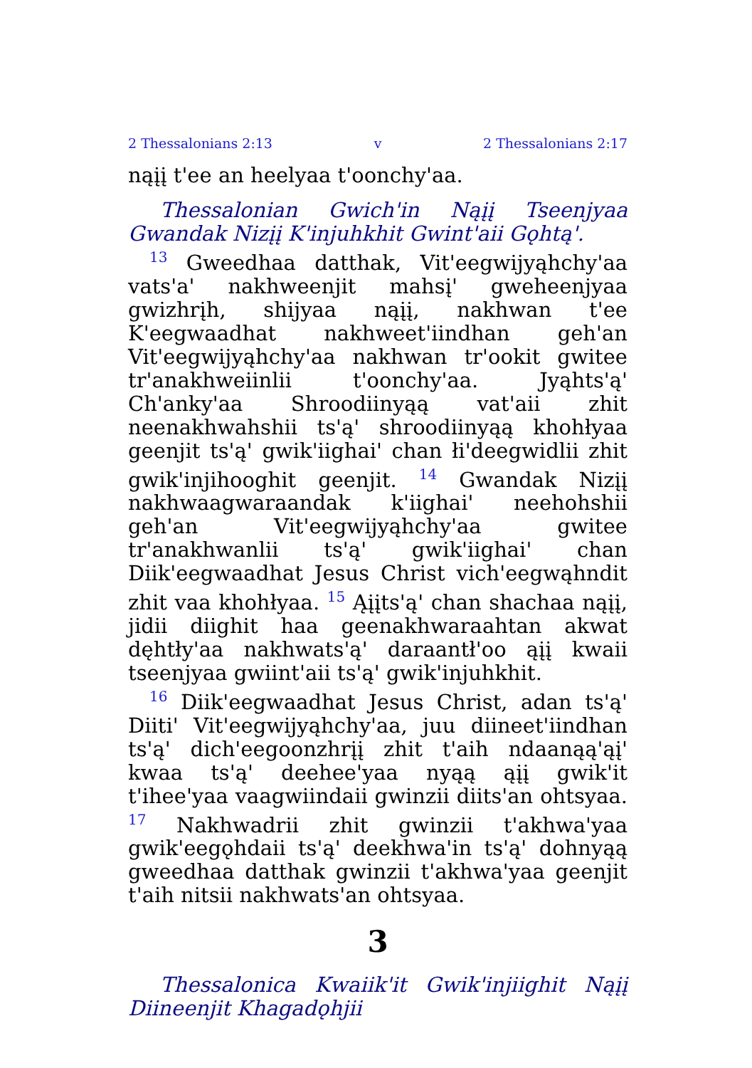2 Thessalonians 2:13 v 2 Thessalonians 2:17
nąįį t'ee an heelyaa t'oonchy'aa.
Thessalonian Gwich'in Nąįį Tseenjyaa Gwandak Nizįį K'injuhkhit Gwint'aii Gǫhtą'.
<sup>13</sup> Gweedhaa datthak, Vit'eegwijyąhchy'aa vats'a' nakhweenjit mahsį' gweheenjyaa gwizhrįh, shijyaa nąįį, nakhwan t'ee K'eegwaadhat nakhweet'iindhan geh'an Vit'eegwijyąhchy'aa nakhwan tr'ookit gwitee tr'anakhweiinlii t'oonchy'aa. Jyąhts'ą' Ch'anky'aa Shroodiinyąą vat'aii zhit neenakhwahshii ts'ą' shroodiinyąą khohłyaa geenjit ts'ą' gwik'iighai' chan łi'deegwidlii zhit gwik'injihooghit geenjit. <sup>14</sup> Gwandak Nizįį nakhwaagwaraandak k'iighai' neehohshii geh'an Vit'eegwijyąhchy'aa gwitee tr'anakhwanlii ts'ą' gwik'iighai' chan Diik'eegwaadhat Jesus Christ vich'eegwąhndit zhit vaa khohłyaa. <sup>15</sup> Ąįįts'ą' chan shachaa nąįį, jidii diighit haa geenakhwaraahtan akwat dęhtły'aa nakhwats'ą' daraantł'oo ąįį kwaii tseenjyaa gwiint'aii ts'ą' gwik'injuhkhit.
<sup>16</sup> Diik'eegwaadhat Jesus Christ, adan ts'ą' Diiti' Vit'eegwijyąhchy'aa, juu diineet'iindhan ts'ą' dich'eegoonzhrįį zhit t'aih ndaanąą'ąį' kwaa ts'ą' deehee'yaa nyąą ąįį gwik'it t'ihee'yaa vaagwiindaii gwinzii diits'an ohtsyaa. <sup>17</sup> Nakhwadrii zhit gwinzii t'akhwa'yaa gwik'eegǫhdaii ts'ą' deekhwa'in ts'ą' dohnyąą gweedhaa datthak gwinzii t'akhwa'yaa geenjit t'aih nitsii nakhwats'an ohtsyaa.
3
Thessalonica Kwaiik'it Gwik'injiighit Nąįį Diineenjit Khagadǫhjii